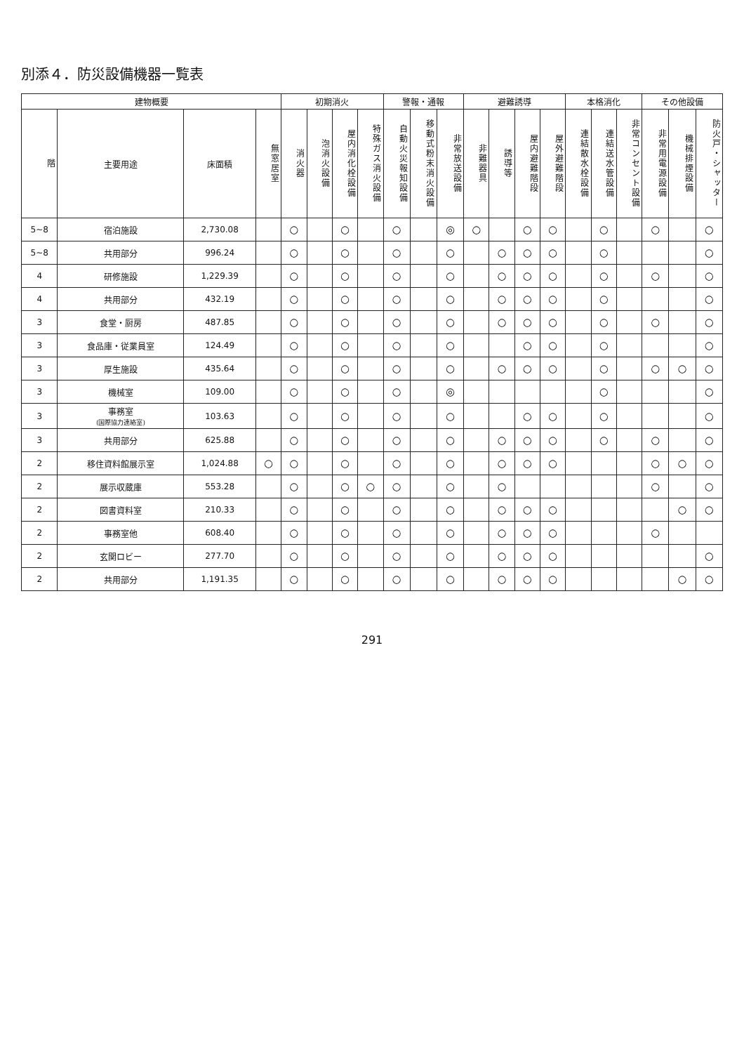別添４．防災設備機器一覧表
| 建物概要 | | | | 初期消火 | | | | 警報・通報 | | | 避難誘導 | | | | 本格消化 | | | その他設備 | | |
| --- | --- | --- | --- | --- | --- | --- | --- | --- | --- | --- | --- | --- | --- | --- | --- | --- | --- | --- | --- | --- |
| 階 | 主要用途 | 床面積 | 無窓居室 | 消火器 | 泡消火設備 | 屋内消化栓設備 | 特殊ガス消火設備 | 自動火災報知設備 | 移動式粉末消火設備 | 非常放送設備 | 非難器具 | 誘導等 | 屋内避難階段 | 屋外避難階段 | 連結散水栓設備 | 連結送水管設備 | 非常コンセント設備 | 非常用電源設備 | 機械排煙設備 | 防火戸・シャッター |
| 5~8 | 宿泊施設 | 2,730.08 | | ○ | | ○ | | ○ | | ◎ | ○ | | ○ | ○ | | ○ | | ○ | | ○ |
| 5~8 | 共用部分 | 996.24 | | ○ | | ○ | | ○ | | ○ | | ○ | ○ | ○ | | ○ | | | | ○ |
| 4 | 研修施設 | 1,229.39 | | ○ | | ○ | | ○ | | ○ | | ○ | ○ | ○ | | ○ | | ○ | | ○ |
| 4 | 共用部分 | 432.19 | | ○ | | ○ | | ○ | | ○ | | ○ | ○ | ○ | | ○ | | | | ○ |
| 3 | 食堂・厨房 | 487.85 | | ○ | | ○ | | ○ | | ○ | | ○ | ○ | ○ | | ○ | | ○ | | ○ |
| 3 | 食品庫・従業員室 | 124.49 | | ○ | | ○ | | ○ | | ○ | | | ○ | ○ | | ○ | | | | ○ |
| 3 | 厚生施設 | 435.64 | | ○ | | ○ | | ○ | | ○ | | ○ | ○ | ○ | | ○ | | ○ | ○ | ○ |
| 3 | 機械室 | 109.00 | | ○ | | ○ | | ○ | | ◎ | | | | | | ○ | | | | ○ |
| 3 | 事務室 (国際協力連絡室) | 103.63 | | ○ | | ○ | | ○ | | ○ | | | ○ | ○ | | ○ | | | | ○ |
| 3 | 共用部分 | 625.88 | | ○ | | ○ | | ○ | | ○ | | ○ | ○ | ○ | | ○ | | ○ | | ○ |
| 2 | 移住資料館展示室 | 1,024.88 | ○ | ○ | | ○ | | ○ | | ○ | | ○ | ○ | ○ | | | | ○ | ○ | ○ |
| 2 | 展示収蔵庫 | 553.28 | | ○ | | ○ | ○ | ○ | | ○ | | ○ | | | | | | ○ | | ○ |
| 2 | 図書資料室 | 210.33 | | ○ | | ○ | | ○ | | ○ | | ○ | ○ | ○ | | | | | ○ | ○ |
| 2 | 事務室他 | 608.40 | | ○ | | ○ | | ○ | | ○ | | ○ | ○ | ○ | | | | ○ | | |
| 2 | 玄関ロビー | 277.70 | | ○ | | ○ | | ○ | | ○ | | ○ | ○ | ○ | | | | | | ○ |
| 2 | 共用部分 | 1,191.35 | | ○ | | ○ | | ○ | | ○ | | ○ | ○ | ○ | | | | | ○ | ○ |
291